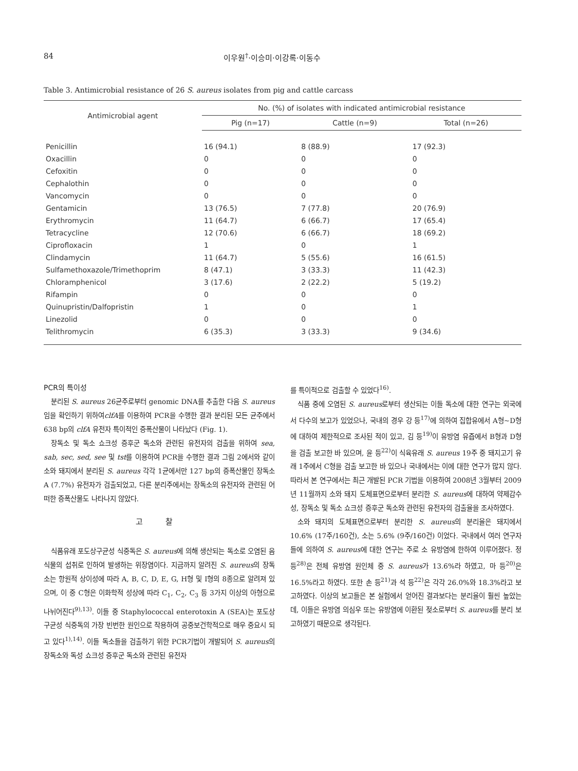84 이우원<sup>†</sup>·이승미·이강록·이동수
Table 3. Antimicrobial resistance of 26 S. aureus isolates from pig and cattle carcass
| Antimicrobial agent | No. (%) of isolates with indicated antimicrobial resistance | | |
| --- | --- | --- | --- |
| | Pig (n=17) | Cattle (n=9) | Total (n=26) |
| Penicillin | 16 (94.1) | 8 (88.9) | 17 (92.3) |
| Oxacillin | 0 | 0 | 0 |
| Cefoxitin | 0 | 0 | 0 |
| Cephalothin | 0 | 0 | 0 |
| Vancomycin | 0 | 0 | 0 |
| Gentamicin | 13 (76.5) | 7 (77.8) | 20 (76.9) |
| Erythromycin | 11 (64.7) | 6 (66.7) | 17 (65.4) |
| Tetracycline | 12 (70.6) | 6 (66.7) | 18 (69.2) |
| Ciprofloxacin | 1 | 0 | 1 |
| Clindamycin | 11 (64.7) | 5 (55.6) | 16 (61.5) |
| Sulfamethoxazole/Trimethoprim | 8 (47.1) | 3 (33.3) | 11 (42.3) |
| Chloramphenicol | 3 (17.6) | 2 (22.2) | 5 (19.2) |
| Rifampin | 0 | 0 | 0 |
| Quinupristin/Dalfopristin | 1 | 0 | 1 |
| Linezolid | 0 | 0 | 0 |
| Telithromycin | 6 (35.3) | 3 (33.3) | 9 (34.6) |
PCR의 특이성
분리된 S. aureus 26균주로부터 genomic DNA를 추출한 다음 S. aureus임을 확인하기 위하여clfA를 이용하여 PCR을 수행한 결과 분리된 모든 균주에서 638 bp의 clfA 유전자 특이적인 증폭산물이 나타났다 (Fig. 1).
장독소 및 독소 쇼크성 증후군 독소와 관련된 유전자의 검출을 위하여 sea, sab, sec, sed, see 및 tst를 이용하여 PCR을 수행한 결과 그림 2에서와 같이 소와 돼지에서 분리된 S. aureus 각각 1균에서만 127 bp의 증폭산물인 장독소 A (7.7%) 유전자가 검출되었고, 다른 분리주에서는 장독소의 유전자와 관련된 어떠한 증폭산물도 나타나지 않았다.
고 찰
식품유래 포도상구균성 식중독은 S. aureus에 의해 생산되는 독소로 오염된 음식물의 섭취로 인하여 발생하는 위장염이다. 지금까지 알려진 S. aureus의 장독소는 항원적 상이성에 따라 A, B, C, D, E, G, H형 및 I형의 8종으로 알려져 있으며, 이 중 C형은 이화학적 성상에 따라 C<sub>1</sub>, C<sub>2</sub>, C<sub>3</sub> 등 3가지 이상의 아형으로 나뉘어진다<sup>9),13)</sup>. 이들 중 Staphylococcal enterotoxin A (SEA)는 포도상구균성 식중독의 가장 빈번한 원인으로 작용하여 공중보건학적으로 매우 중요시 되고 있다<sup>1),14)</sup>. 이들 독소들을 검출하기 위한 PCR기법이 개발되어 S. aureus의 장독소와 독성 쇼크성 증후군 독소와 관련된 유전자
를 특이적으로 검출할 수 있었다<sup>16)</sup>.
식품 중에 오염된 S. aureus로부터 생산되는 이들 독소에 대한 연구는 외국에서 다수의 보고가 있었으나, 국내의 경우 강 등<sup>17)</sup>에 의하여 집합유에서 A형~D형에 대하여 제한적으로 조사된 적이 있고, 김 등<sup>19)</sup>이 유방염 유즙에서 B형과 D형을 검출 보고한 바 있으며, 윤 등<sup>22)</sup>이 식육유래 S. aureus 19주 중 돼지고기 유래 1주에서 C형을 검출 보고한 바 있으나 국내에서는 이에 대한 연구가 많지 않다. 따라서 본 연구에서는 최근 개발된 PCR 기법을 이용하여 2008년 3월부터 2009년 11월까지 소와 돼지 도체표면으로부터 분리한 S. aureus에 대하여 약제감수성, 장독소 및 독소 쇼크성 증후군 독소와 관련된 유전자의 검출율을 조사하였다.
소와 돼지의 도체표면으로부터 분리한 S. aureus의 분리율은 돼지에서 10.6% (17주/160건), 소는 5.6% (9주/160건) 이었다. 국내에서 여러 연구자들에 의하여 S. aureus에 대한 연구는 주로 소 유방염에 한하여 이루어졌다. 정 등<sup>28)</sup>은 전체 유방염 원인체 중 S. aureus가 13.6%라 하였고, 마 등<sup>20)</sup>은 16.5%라고 하였다. 또한 손 등<sup>21)</sup>과 석 등<sup>22)</sup>은 각각 26.0%와 18.3%라고 보고하였다. 이상의 보고들은 본 실험에서 얻어진 결과보다는 분리율이 훨씬 높았는데, 이들은 유방염 의심우 또는 유방염에 이환된 젖소로부터 S. aureus를 분리 보고하였기 때문으로 생각된다.